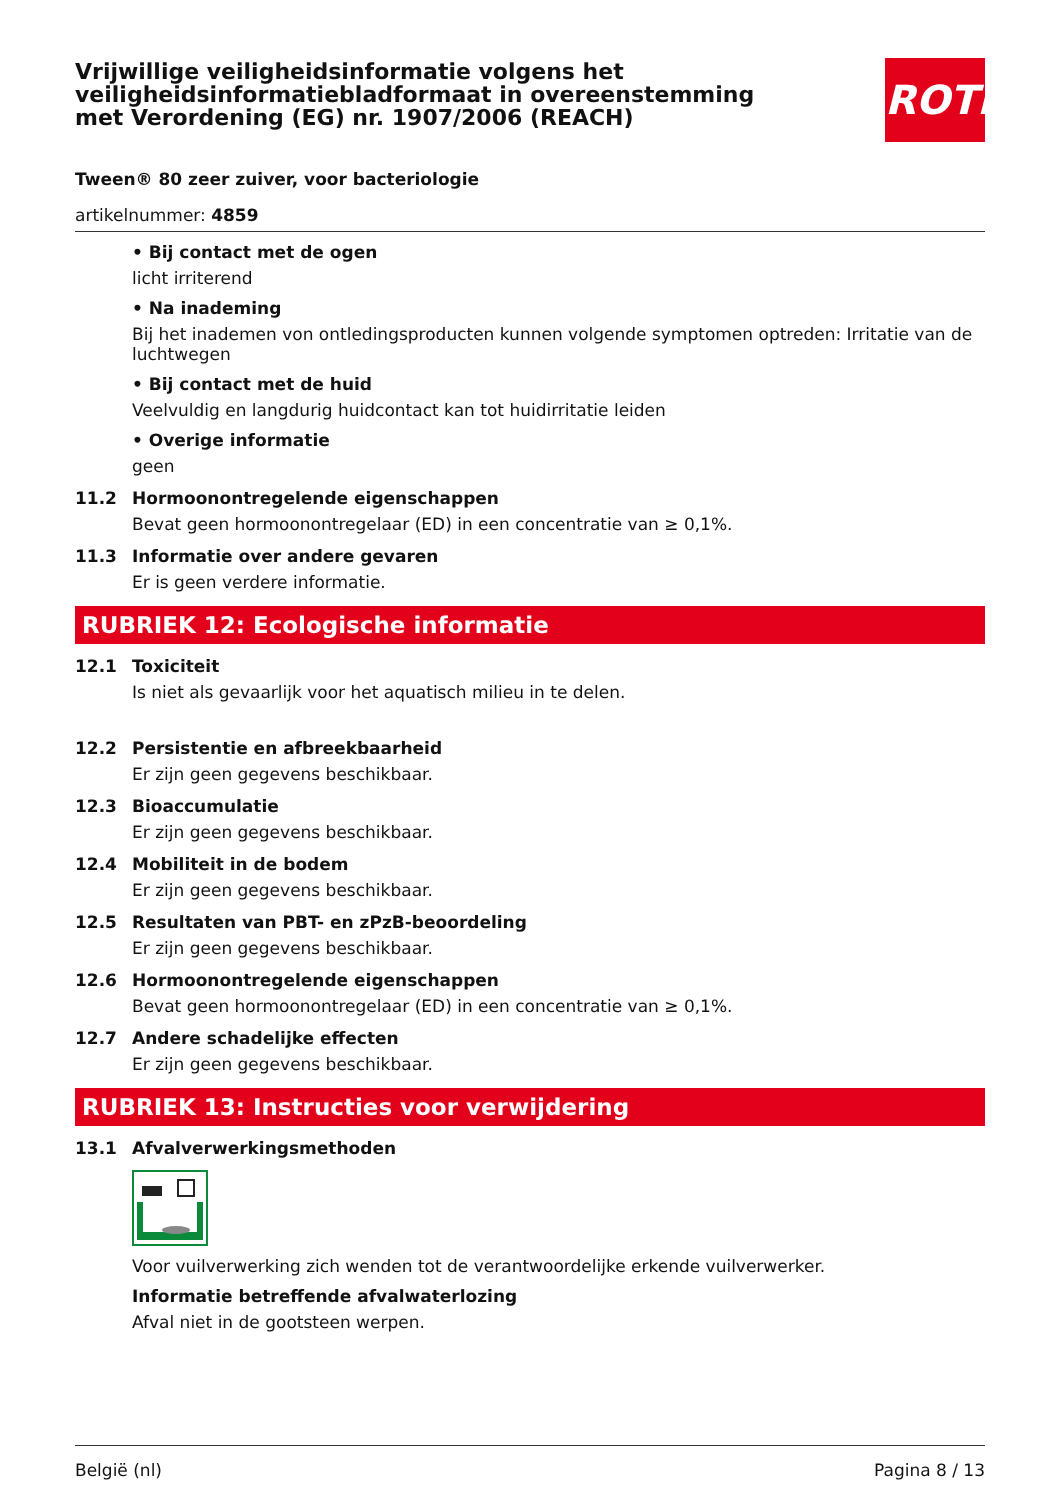Vrijwillige veiligheidsinformatie volgens het veiligheidsinformatiebladformaat in overeenstemming met Verordening (EG) nr. 1907/2006 (REACH)
ROTH
Tween® 80 zeer zuiver, voor bacteriologie
artikelnummer: 4859
• Bij contact met de ogen
licht irriterend
• Na inademing
Bij het inademen von ontledingsproducten kunnen volgende symptomen optreden: Irritatie van de luchtwegen
• Bij contact met de huid
Veelvuldig en langdurig huidcontact kan tot huidirritatie leiden
• Overige informatie
geen
11.2 Hormoonontregelende eigenschappen
Bevat geen hormoonontregelaar (ED) in een concentratie van ≥ 0,1%.
11.3 Informatie over andere gevaren
Er is geen verdere informatie.
RUBRIEK 12: Ecologische informatie
12.1 Toxiciteit
Is niet als gevaarlijk voor het aquatisch milieu in te delen.
12.2 Persistentie en afbreekbaarheid
Er zijn geen gegevens beschikbaar.
12.3 Bioaccumulatie
Er zijn geen gegevens beschikbaar.
12.4 Mobiliteit in de bodem
Er zijn geen gegevens beschikbaar.
12.5 Resultaten van PBT- en zPzB-beoordeling
Er zijn geen gegevens beschikbaar.
12.6 Hormoonontregelende eigenschappen
Bevat geen hormoonontregelaar (ED) in een concentratie van ≥ 0,1%.
12.7 Andere schadelijke effecten
Er zijn geen gegevens beschikbaar.
RUBRIEK 13: Instructies voor verwijdering
13.1 Afvalverwerkingsmethoden
Voor vuilverwerking zich wenden tot de verantwoordelijke erkende vuilverwerker.
Informatie betreffende afvalwaterlozing
Afval niet in de gootsteen werpen.
België (nl) Pagina 8 / 13